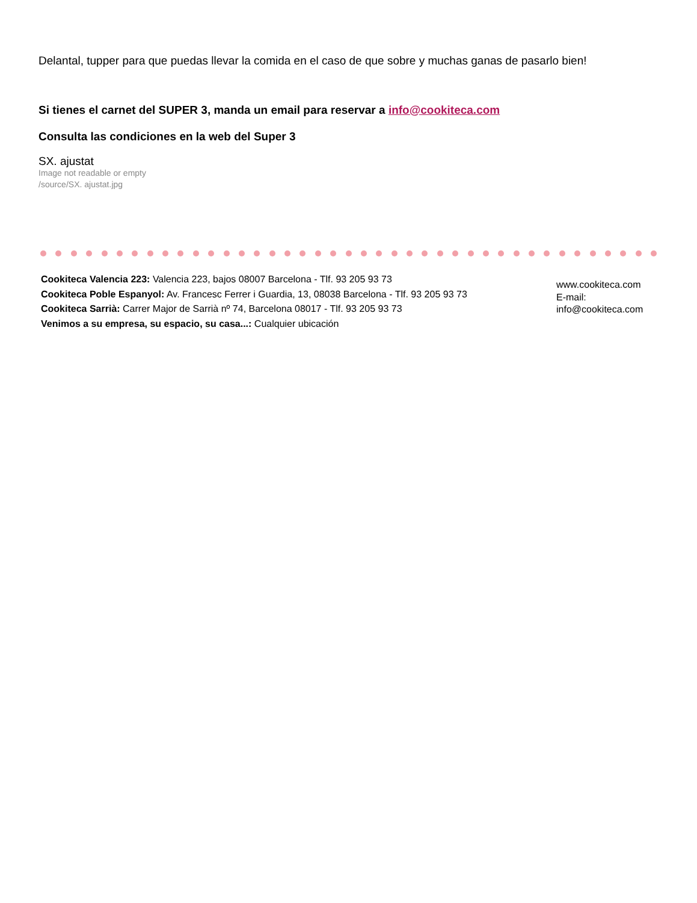Delantal, tupper para que puedas llevar la comida en el caso de que sobre y muchas ganas de pasarlo bien!
Si tienes el carnet del SUPER 3, manda un email para reservar a info@cookiteca.com
Consulta las condiciones en la web del Super 3
SX. ajustat
Image not readable or empty
/source/SX. ajustat.jpg
Cookiteca Valencia 223: Valencia 223, bajos 08007 Barcelona - Tlf. 93 205 93 73
Cookiteca Poble Espanyol: Av. Francesc Ferrer i Guardia, 13, 08038 Barcelona - Tlf. 93 205 93 73
Cookiteca Sarrià: Carrer Major de Sarrià nº 74, Barcelona 08017 - Tlf. 93 205 93 73
Venimos a su empresa, su espacio, su casa...: Cualquier ubicación
www.cookiteca.com
E-mail:
info@cookiteca.com